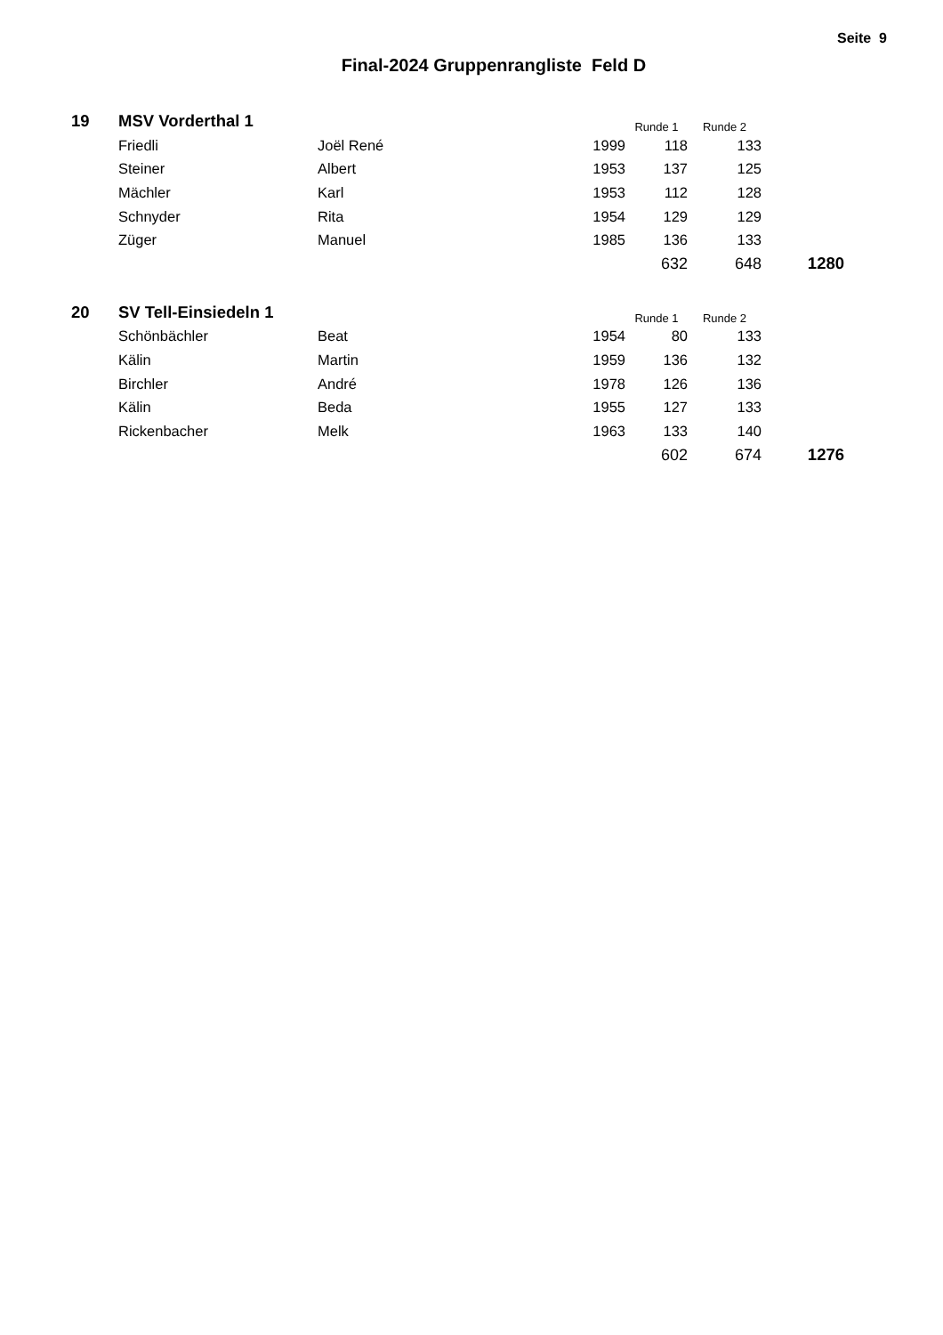Seite 9
Final-2024 Gruppenrangliste Feld D
| 19 | MSV Vorderthal 1 | | | Runde 1 | Runde 2 | |
| --- | --- | --- | --- | --- | --- | --- |
| | Friedli | Joël René | 1999 | 118 | 133 | |
| | Steiner | Albert | 1953 | 137 | 125 | |
| | Mächler | Karl | 1953 | 112 | 128 | |
| | Schnyder | Rita | 1954 | 129 | 129 | |
| | Züger | Manuel | 1985 | 136 | 133 | |
| | | | | 632 | 648 | 1280 |
| 20 | SV Tell-Einsiedeln 1 | | | Runde 1 | Runde 2 | |
| --- | --- | --- | --- | --- | --- | --- |
| | Schönbächler | Beat | 1954 | 80 | 133 | |
| | Kälin | Martin | 1959 | 136 | 132 | |
| | Birchler | André | 1978 | 126 | 136 | |
| | Kälin | Beda | 1955 | 127 | 133 | |
| | Rickenbacher | Melk | 1963 | 133 | 140 | |
| | | | | 602 | 674 | 1276 |